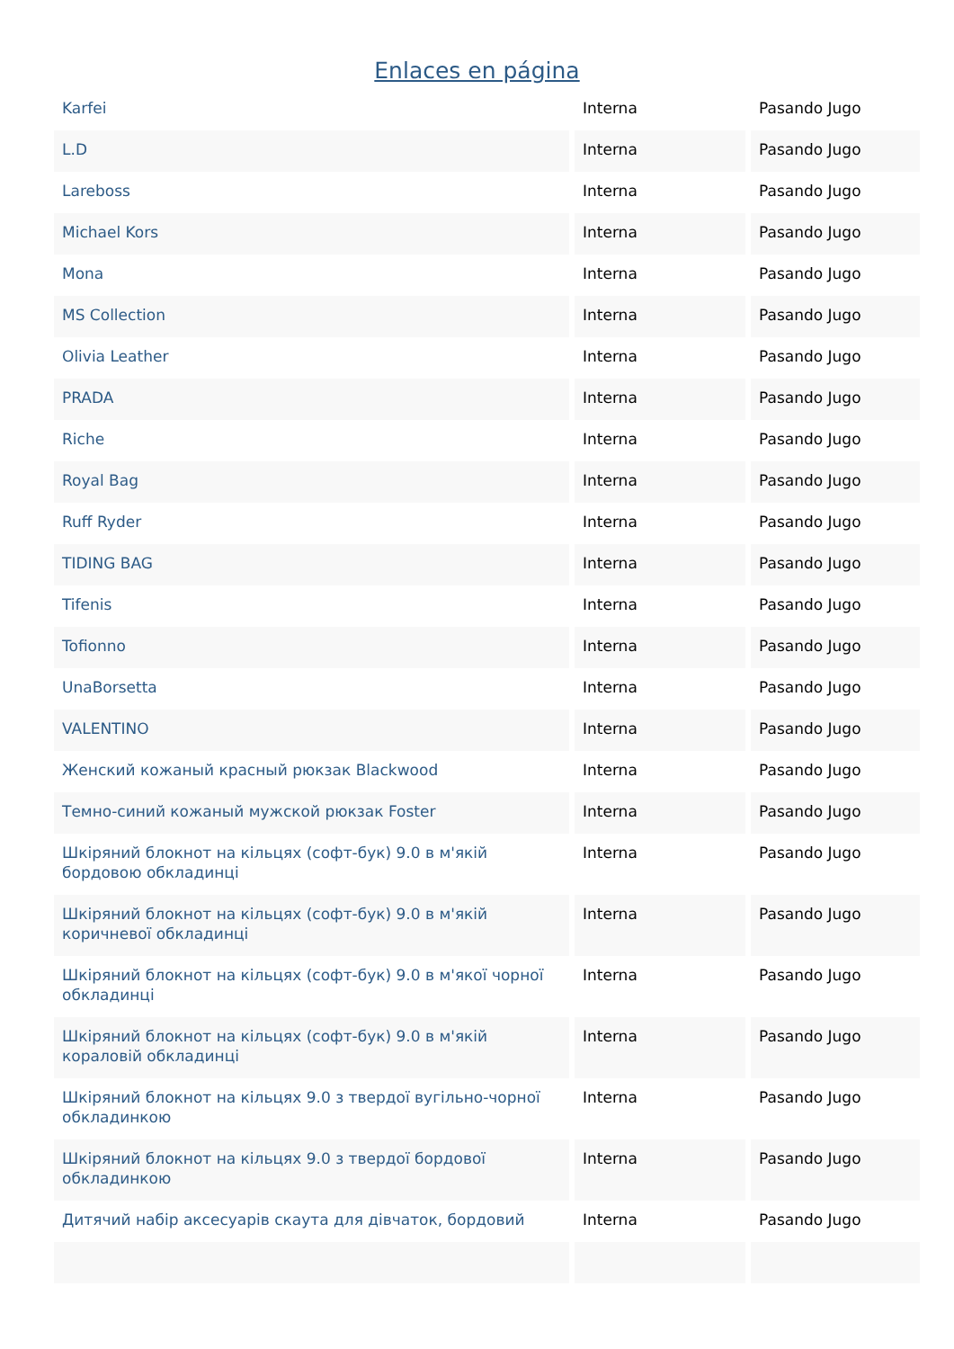Enlaces en página
| Karfei | Interna | Pasando Jugo |
| L.D | Interna | Pasando Jugo |
| Lareboss | Interna | Pasando Jugo |
| Michael Kors | Interna | Pasando Jugo |
| Mona | Interna | Pasando Jugo |
| MS Collection | Interna | Pasando Jugo |
| Olivia Leather | Interna | Pasando Jugo |
| PRADA | Interna | Pasando Jugo |
| Riche | Interna | Pasando Jugo |
| Royal Bag | Interna | Pasando Jugo |
| Ruff Ryder | Interna | Pasando Jugo |
| TIDING BAG | Interna | Pasando Jugo |
| Tifenis | Interna | Pasando Jugo |
| Tofionno | Interna | Pasando Jugo |
| UnaBorsetta | Interna | Pasando Jugo |
| VALENTINO | Interna | Pasando Jugo |
| Женский кожаный красный рюкзак Blackwood | Interna | Pasando Jugo |
| Темно-синий кожаный мужской рюкзак Foster | Interna | Pasando Jugo |
| Шкіряний блокнот на кільцях (софт-бук) 9.0 в м'якій бордовою обкладинці | Interna | Pasando Jugo |
| Шкіряний блокнот на кільцях (софт-бук) 9.0 в м'якій коричневої обкладинці | Interna | Pasando Jugo |
| Шкіряний блокнот на кільцях (софт-бук) 9.0 в м'якої чорної обкладинці | Interna | Pasando Jugo |
| Шкіряний блокнот на кільцях (софт-бук) 9.0 в м'якій кораловій обкладинці | Interna | Pasando Jugo |
| Шкіряний блокнот на кільцях 9.0 з твердої вугільно-чорної обкладинкою | Interna | Pasando Jugo |
| Шкіряний блокнот на кільцях 9.0 з твердої бордової обкладинкою | Interna | Pasando Jugo |
| Дитячий набір аксесуарів скаута для дівчаток, бордовий | Interna | Pasando Jugo |